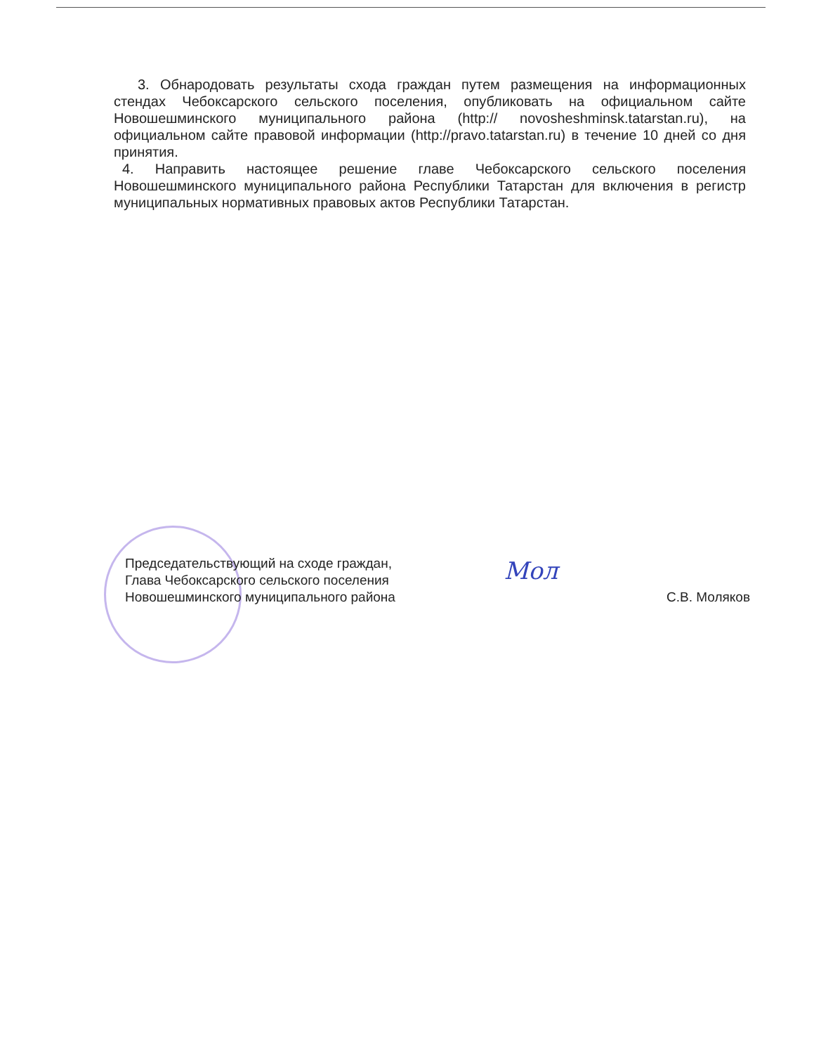3. Обнародовать результаты схода граждан путем размещения на информационных стендах Чебоксарского сельского поселения, опубликовать на официальном сайте Новошешминского муниципального района (http:// novosheshminsk.tatarstan.ru), на официальном сайте правовой информации (http://pravo.tatarstan.ru) в течение 10 дней со дня принятия.
4. Направить настоящее решение главе Чебоксарского сельского поселения Новошешминского муниципального района Республики Татарстан для включения в регистр муниципальных нормативных правовых актов Республики Татарстан.
Председательствующий на сходе граждан,
Глава Чебоксарского сельского поселения
Новошешминского муниципального района
Мол
С.В. Моляков